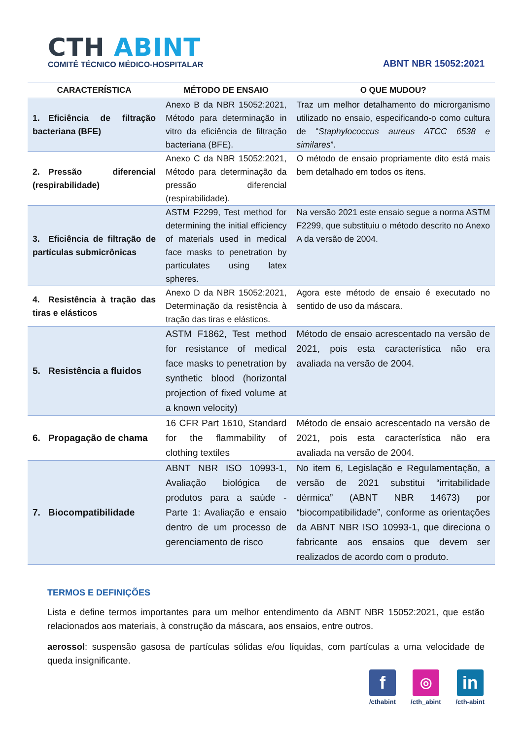CTH ABINT
COMITÊ TÉCNICO MÉDICO-HOSPITALAR
ABNT NBR 15052:2021
| CARACTERÍSTICA | MÉTODO DE ENSAIO | O QUE MUDOU? |
| --- | --- | --- |
| 1. Eficiência de filtração bacteriana (BFE) | Anexo B da NBR 15052:2021, Método para determinação in vitro da eficiência de filtração bacteriana (BFE). | Traz um melhor detalhamento do microrganismo utilizado no ensaio, especificando-o como cultura de “ Staphylococcus aureus ATCC 6538 e similares ”. |
| 2. Pressão diferencial (respirabilidade) | Anexo C da NBR 15052:2021, Método para determinação da pressão diferencial (respirabilidade). | O método de ensaio propriamente dito está mais bem detalhado em todos os itens. |
| 3. Eficiência de filtração de partículas submicrônicas | ASTM F2299, Test method for determining the initial efficiency of materials used in medical face masks to penetration by particulates using latex spheres. | Na versão 2021 este ensaio segue a norma ASTM F2299, que substituiu o método descrito no Anexo A da versão de 2004. |
| 4. Resistência à tração das tiras e elásticos | Anexo D da NBR 15052:2021, Determinação da resistência à tração das tiras e elásticos. | Agora este método de ensaio é executado no sentido de uso da máscara. |
| 5. Resistência a fluidos | ASTM F1862, Test method for resistance of medical face masks to penetration by synthetic blood (horizontal projection of fixed volume at a known velocity) | Método de ensaio acrescentado na versão de 2021, pois esta característica não era avaliada na versão de 2004. |
| 6. Propagação de chama | 16 CFR Part 1610, Standard for the flammability of clothing textiles | Método de ensaio acrescentado na versão de 2021, pois esta característica não era avaliada na versão de 2004. |
| 7. Biocompatibilidade | ABNT NBR ISO 10993-1, Avaliação biológica de produtos para a saúde - Parte 1: Avaliação e ensaio dentro de um processo de gerenciamento de risco | No item 6, Legislação e Regulamentação, a versão de 2021 substitui “irritabilidade dérmica” (ABNT NBR 14673) por “biocompatibilidade”, conforme as orientações da ABNT NBR ISO 10993-1, que direciona o fabricante aos ensaios que devem ser realizados de acordo com o produto. |
TERMOS E DEFINIÇÕES
Lista e define termos importantes para um melhor entendimento da ABNT NBR 15052:2021, que estão relacionados aos materiais, à construção da máscara, aos ensaios, entre outros.
aerossol: suspensão gasosa de partículas sólidas e/ou líquidas, com partículas a uma velocidade de queda insignificante.
f
/cthabint
◎
/cth_abint
in
/cth-abint